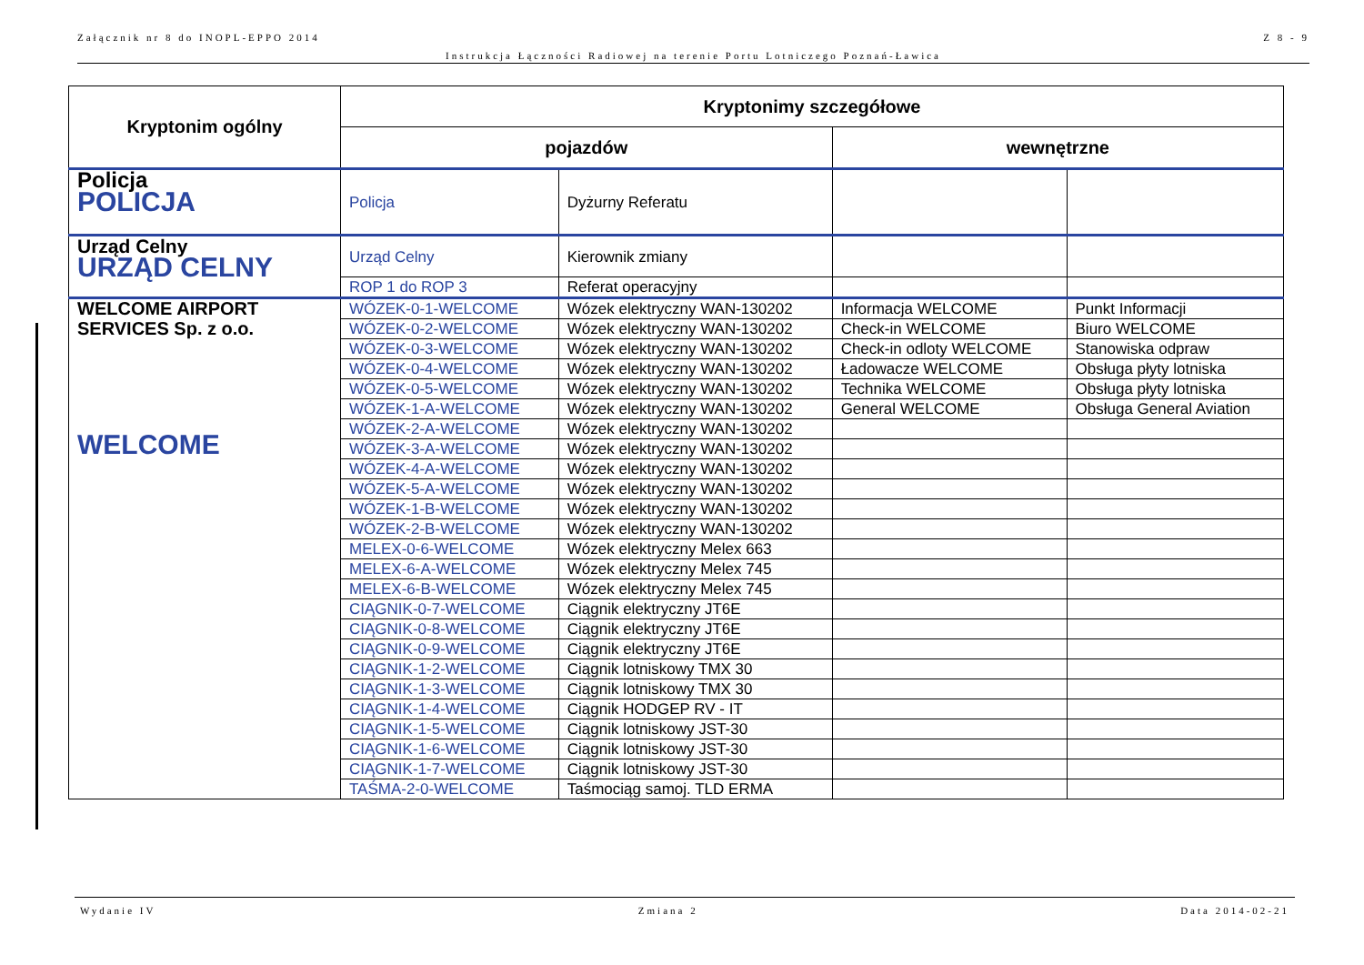Załącznik nr 8 do INOPL-EPPO 2014 Z 8 - 9
Instrukcja Łączności Radiowej na terenie Portu Lotniczego Poznań-Ławica
| Kryptonim ogólny | Kryptonimy szczegółowe | | | |
| --- | --- | --- | --- | --- |
| | pojazdów | | wewnętrzne | |
| Policja POLICJA | Policja | Dyżurny Referatu | | |
| Urząd Celny URZĄD CELNY | Urząd Celny | Kierownik zmiany | | |
| | ROP 1 do ROP 3 | Referat operacyjny | | |
| WELCOME AIRPORT SERVICES Sp. z o.o. WELCOME | WÓZEK-0-1-WELCOME | Wózek elektryczny WAN-130202 | Informacja WELCOME | Punkt Informacji |
| | WÓZEK-0-2-WELCOME | Wózek elektryczny WAN-130202 | Check-in WELCOME | Biuro WELCOME |
| | WÓZEK-0-3-WELCOME | Wózek elektryczny WAN-130202 | Check-in odloty WELCOME | Stanowiska odpraw |
| | WÓZEK-0-4-WELCOME | Wózek elektryczny WAN-130202 | Ładowacze WELCOME | Obsługa płyty lotniska |
| | WÓZEK-0-5-WELCOME | Wózek elektryczny WAN-130202 | Technika WELCOME | Obsługa płyty lotniska |
| | WÓZEK-1-A-WELCOME | Wózek elektryczny WAN-130202 | General WELCOME | Obsługa General Aviation |
| | WÓZEK-2-A-WELCOME | Wózek elektryczny WAN-130202 | | |
| | WÓZEK-3-A-WELCOME | Wózek elektryczny WAN-130202 | | |
| | WÓZEK-4-A-WELCOME | Wózek elektryczny WAN-130202 | | |
| | WÓZEK-5-A-WELCOME | Wózek elektryczny WAN-130202 | | |
| | WÓZEK-1-B-WELCOME | Wózek elektryczny WAN-130202 | | |
| | WÓZEK-2-B-WELCOME | Wózek elektryczny WAN-130202 | | |
| | MELEX-0-6-WELCOME | Wózek elektryczny Melex 663 | | |
| | MELEX-6-A-WELCOME | Wózek elektryczny Melex 745 | | |
| | MELEX-6-B-WELCOME | Wózek elektryczny Melex 745 | | |
| | CIĄGNIK-0-7-WELCOME | Ciągnik elektryczny JT6E | | |
| | CIĄGNIK-0-8-WELCOME | Ciągnik elektryczny JT6E | | |
| | CIĄGNIK-0-9-WELCOME | Ciągnik elektryczny JT6E | | |
| | CIĄGNIK-1-2-WELCOME | Ciągnik lotniskowy TMX 30 | | |
| | CIĄGNIK-1-3-WELCOME | Ciągnik lotniskowy TMX 30 | | |
| | CIĄGNIK-1-4-WELCOME | Ciągnik HODGEP RV - IT | | |
| | CIĄGNIK-1-5-WELCOME | Ciągnik lotniskowy JST-30 | | |
| | CIĄGNIK-1-6-WELCOME | Ciągnik lotniskowy JST-30 | | |
| | CIĄGNIK-1-7-WELCOME | Ciągnik lotniskowy JST-30 | | |
| | TAŚMA-2-0-WELCOME | Taśmociąg samoj. TLD ERMA | | |
Wydanie IV Zmiana 2 Data 2014-02-21